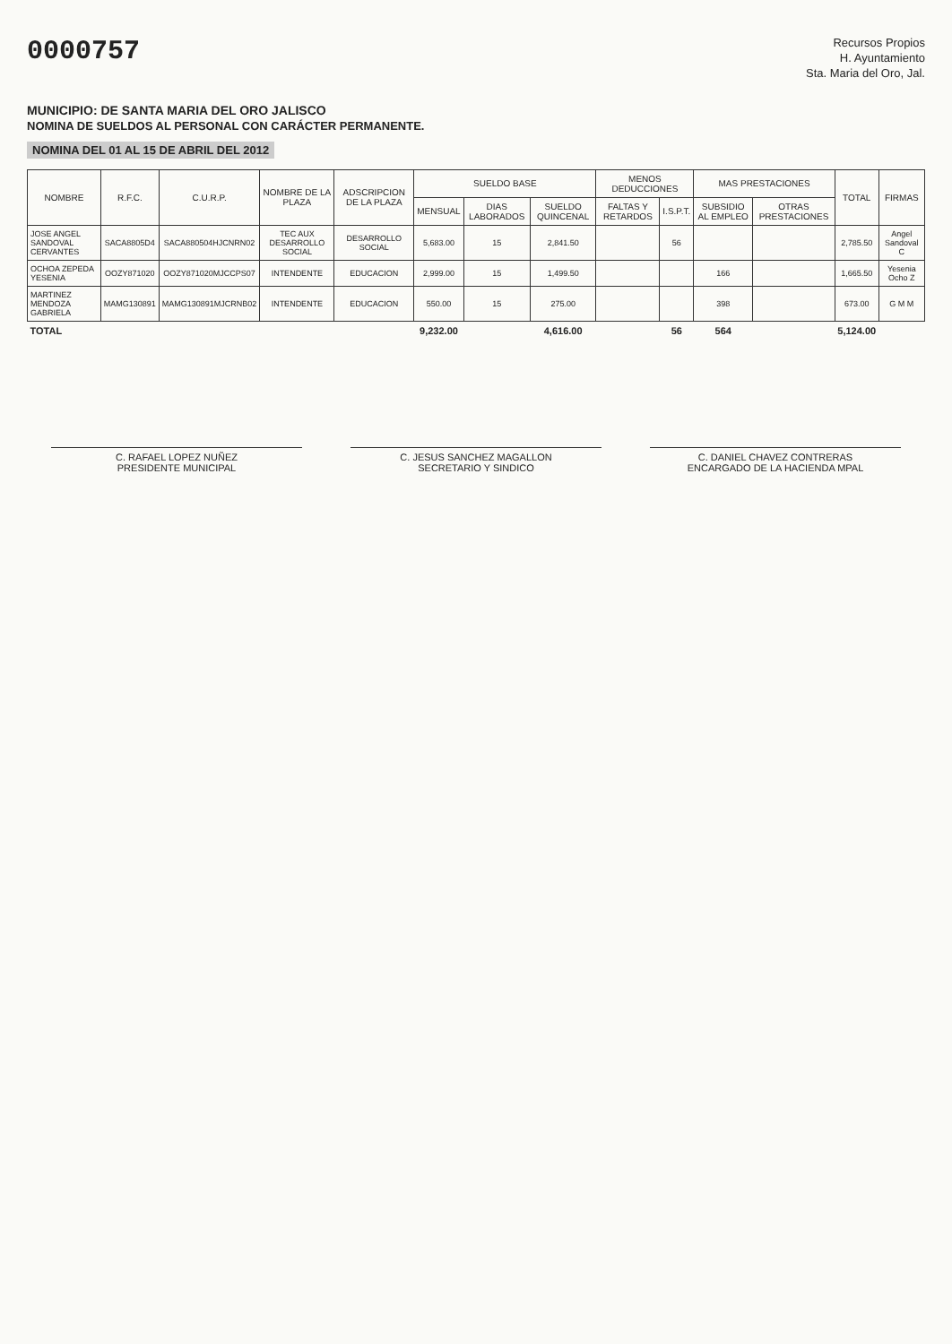0000757
Recursos Propios
H. Ayuntamiento
Sta. Maria del Oro, Jal.
MUNICIPIO: DE SANTA MARIA DEL ORO JALISCO
NOMINA DE SUELDOS AL PERSONAL CON CARÁCTER PERMANENTE.
NOMINA DEL 01 AL 15 DE ABRIL DEL 2012
| NOMBRE | R.F.C. | C.U.R.P. | NOMBRE DE LA PLAZA | ADSCRIPCION DE LA PLAZA | SUELDO BASE | | | MENOS DEDUCCIONES | | MAS PRESTACIONES | | TOTAL | FIRMAS |
| --- | --- | --- | --- | --- | --- | --- | --- | --- | --- | --- | --- | --- | --- |
| | | | | | MENSUAL | DIAS LABORADOS | SUELDO QUINCENAL | FALTAS Y RETARDOS | I.S.P.T. | SUBSIDIO AL EMPLEO | OTRAS PRESTACIONES | | |
| JOSE ANGEL SANDOVAL CERVANTES | SACA8805D4 | SACA880504HJCNRN02 | TEC AUX DESARROLLO SOCIAL | DESARROLLO SOCIAL | 5,683.00 | 15 | 2,841.50 | | 56 | | | 2,785.50 | Angel Sandoval C |
| OCHOA ZEPEDA YESENIA | OOZY871020 | OOZY871020MJCCPS07 | INTENDENTE | EDUCACION | 2,999.00 | 15 | 1,499.50 | | | 166 | | 1,665.50 | Yesenia Ocho Z |
| MARTINEZ MENDOZA GABRIELA | MAMG130891 | MAMG130891MJCRNB02 | INTENDENTE | EDUCACION | 550.00 | 15 | 275.00 | | | 398 | | 673.00 | G M M |
| TOTAL | | | | | 9,232.00 | | 4,616.00 | | 56 | 564 | | 5,124.00 | |
C. RAFAEL LOPEZ NUÑEZ
PRESIDENTE MUNICIPAL
C. JESUS SANCHEZ MAGALLON
SECRETARIO Y SINDICO
C. DANIEL CHAVEZ CONTRERAS
ENCARGADO DE LA HACIENDA MPAL